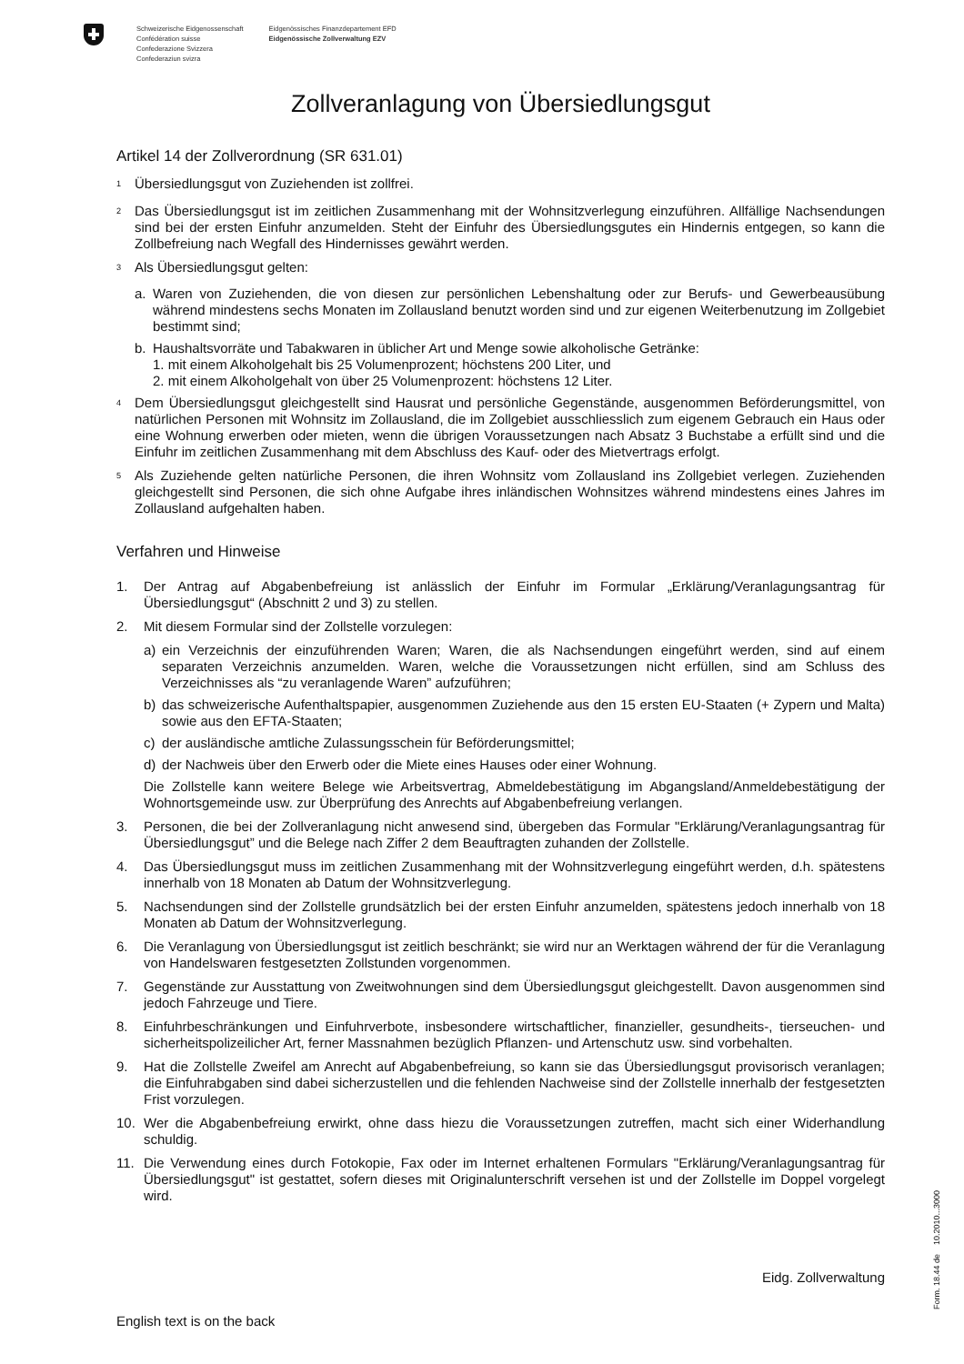Schweizerische Eidgenossenschaft
Confédération suisse
Confederazione Svizzera
Confederaziun svizra
Eidgenössisches Finanzdepartement EFD
Eidgenössische Zollverwaltung EZV
Zollveranlagung von Übersiedlungsgut
Artikel 14 der Zollverordnung (SR 631.01)
<sup>1</sup> Übersiedlungsgut von Zuziehenden ist zollfrei.
<sup>2</sup> Das Übersiedlungsgut ist im zeitlichen Zusammenhang mit der Wohnsitzverlegung einzuführen. Allfällige Nachsendungen sind bei der ersten Einfuhr anzumelden. Steht der Einfuhr des Übersiedlungsgutes ein Hindernis entgegen, so kann die Zollbefreiung nach Wegfall des Hindernisses gewährt werden.
<sup>3</sup> Als Übersiedlungsgut gelten:
a. Waren von Zuziehenden, die von diesen zur persönlichen Lebenshaltung oder zur Berufs- und Gewerbeausübung während mindestens sechs Monaten im Zollausland benutzt worden sind und zur eigenen Weiterbenutzung im Zollgebiet bestimmt sind;
b. Haushaltsvorräte und Tabakwaren in üblicher Art und Menge sowie alkoholische Getränke:
1. mit einem Alkoholgehalt bis 25 Volumenprozent; höchstens 200 Liter, und
2. mit einem Alkoholgehalt von über 25 Volumenprozent: höchstens 12 Liter.
<sup>4</sup> Dem Übersiedlungsgut gleichgestellt sind Hausrat und persönliche Gegenstände, ausgenommen Beförderungsmittel, von natürlichen Personen mit Wohnsitz im Zollausland, die im Zollgebiet ausschliesslich zum eigenem Gebrauch ein Haus oder eine Wohnung erwerben oder mieten, wenn die übrigen Voraussetzungen nach Absatz 3 Buchstabe a erfüllt sind und die Einfuhr im zeitlichen Zusammenhang mit dem Abschluss des Kauf- oder des Mietvertrags erfolgt.
<sup>5</sup> Als Zuziehende gelten natürliche Personen, die ihren Wohnsitz vom Zollausland ins Zollgebiet verlegen. Zuziehenden gleichgestellt sind Personen, die sich ohne Aufgabe ihres inländischen Wohnsitzes während mindestens eines Jahres im Zollausland aufgehalten haben.
Verfahren und Hinweise
1. Der Antrag auf Abgabenbefreiung ist anlässlich der Einfuhr im Formular „Erklärung/Veranlagungsantrag für Übersiedlungsgut“ (Abschnitt 2 und 3) zu stellen.
2. Mit diesem Formular sind der Zollstelle vorzulegen:
a) ein Verzeichnis der einzuführenden Waren; Waren, die als Nachsendungen eingeführt werden, sind auf einem separaten Verzeichnis anzumelden. Waren, welche die Voraussetzungen nicht erfüllen, sind am Schluss des Verzeichnisses als “zu veranlagende Waren” aufzuführen;
b) das schweizerische Aufenthaltspapier, ausgenommen Zuziehende aus den 15 ersten EU-Staaten (+ Zypern und Malta) sowie aus den EFTA-Staaten;
c) der ausländische amtliche Zulassungsschein für Beförderungsmittel;
d) der Nachweis über den Erwerb oder die Miete eines Hauses oder einer Wohnung.
Die Zollstelle kann weitere Belege wie Arbeitsvertrag, Abmeldebestätigung im Abgangsland/Anmeldebestätigung der Wohnortsgemeinde usw. zur Überprüfung des Anrechts auf Abgabenbefreiung verlangen.
3. Personen, die bei der Zollveranlagung nicht anwesend sind, übergeben das Formular "Erklärung/Veranlagungsantrag für Übersiedlungsgut” und die Belege nach Ziffer 2 dem Beauftragten zuhanden der Zollstelle.
4. Das Übersiedlungsgut muss im zeitlichen Zusammenhang mit der Wohnsitzverlegung eingeführt werden, d.h. spätestens innerhalb von 18 Monaten ab Datum der Wohnsitzverlegung.
5. Nachsendungen sind der Zollstelle grundsätzlich bei der ersten Einfuhr anzumelden, spätestens jedoch innerhalb von 18 Monaten ab Datum der Wohnsitzverlegung.
6. Die Veranlagung von Übersiedlungsgut ist zeitlich beschränkt; sie wird nur an Werktagen während der für die Veranlagung von Handelswaren festgesetzten Zollstunden vorgenommen.
7. Gegenstände zur Ausstattung von Zweitwohnungen sind dem Übersiedlungsgut gleichgestellt. Davon ausgenommen sind jedoch Fahrzeuge und Tiere.
8. Einfuhrbeschränkungen und Einfuhrverbote, insbesondere wirtschaftlicher, finanzieller, gesundheits-, tierseuchen- und sicherheitspolizeilicher Art, ferner Massnahmen bezüglich Pflanzen- und Artenschutz usw. sind vorbehalten.
9. Hat die Zollstelle Zweifel am Anrecht auf Abgabenbefreiung, so kann sie das Übersiedlungsgut provisorisch veranlagen; die Einfuhrabgaben sind dabei sicherzustellen und die fehlenden Nachweise sind der Zollstelle innerhalb der festgesetzten Frist vorzulegen.
10. Wer die Abgabenbefreiung erwirkt, ohne dass hiezu die Voraussetzungen zutreffen, macht sich einer Widerhandlung schuldig.
11. Die Verwendung eines durch Fotokopie, Fax oder im Internet erhaltenen Formulars "Erklärung/Veranlagungsantrag für Übersiedlungsgut" ist gestattet, sofern dieses mit Originalunterschrift versehen ist und der Zollstelle im Doppel vorgelegt wird.
Eidg. Zollverwaltung
English text is on the back
Form. 18.44 de 10.2010...3000